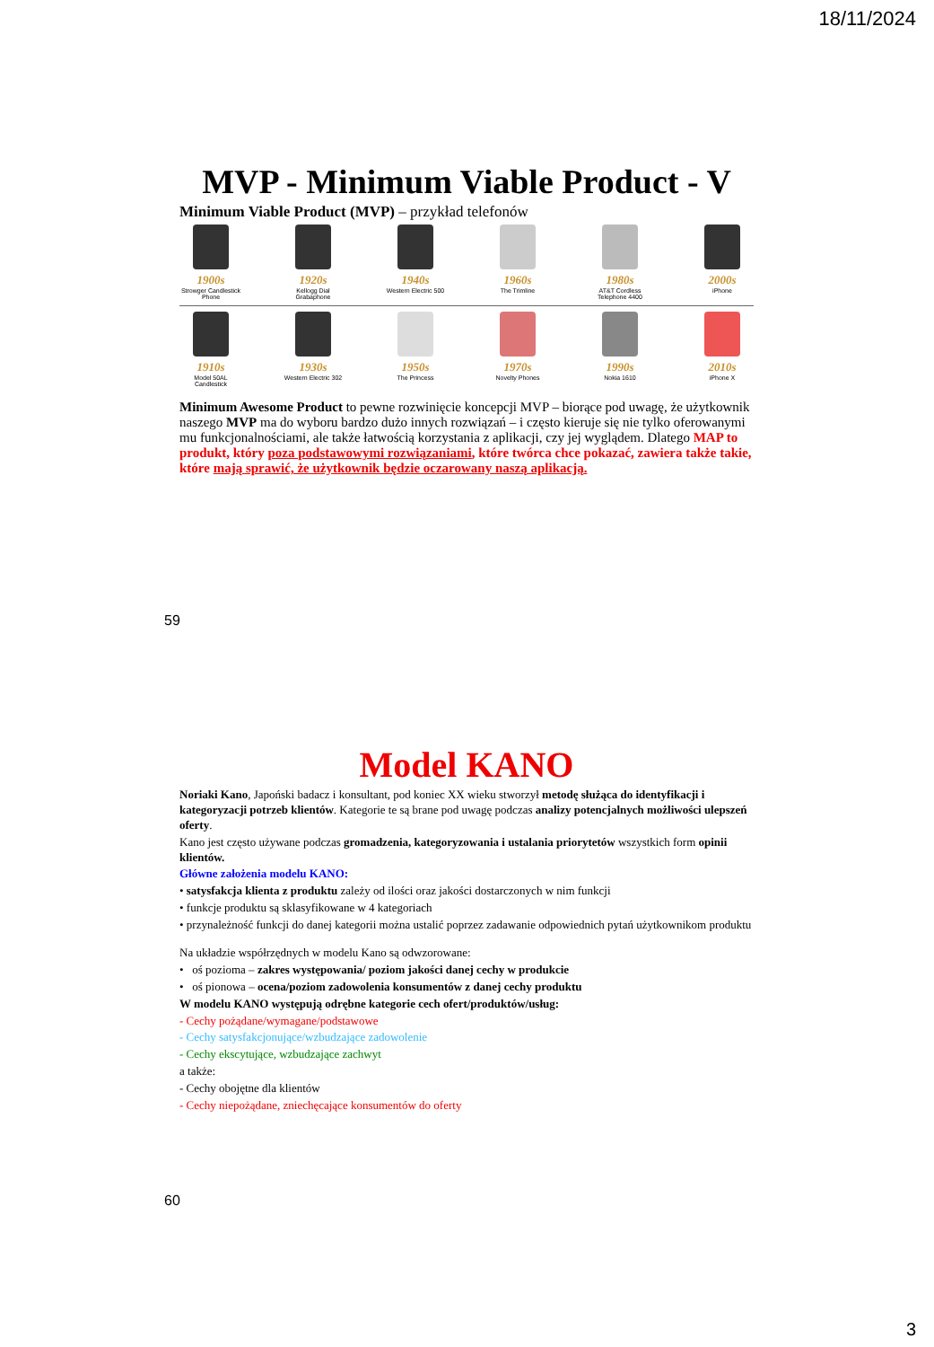18/11/2024
MVP - Minimum Viable Product - V
Minimum Viable Product (MVP) – przykład telefonów
1900s
Strowger Candlestick Phone
1920s
Kellogg Dial Grabaphone
1940s
Western Electric 500
1960s
The Trimline
1980s
AT&T Cordless Telephone 4400
2000s
iPhone
1910s
Model 50AL Candlestick
1930s
Western Electric 302
1950s
The Princess
1970s
Novelty Phones
1990s
Nokia 1610
2010s
iPhone X
Minimum Awesome Product to pewne rozwinięcie koncepcji MVP – biorące pod uwagę, że użytkownik naszego MVP ma do wyboru bardzo dużo innych rozwiązań – i często kieruje się nie tylko oferowanymi mu funkcjonalnościami, ale także łatwością korzystania z aplikacji, czy jej wyglądem. Dlatego MAP to produkt, który poza podstawowymi rozwiązaniami, które twórca chce pokazać, zawiera także takie, które mają sprawić, że użytkownik będzie oczarowany naszą aplikacją.
59
Model KANO
Noriaki Kano, Japoński badacz i konsultant, pod koniec XX wieku stworzył metodę służąca do identyfikacji i kategoryzacji potrzeb klientów. Kategorie te są brane pod uwagę podczas analizy potencjalnych możliwości ulepszeń oferty.
Kano jest często używane podczas gromadzenia, kategoryzowania i ustalania priorytetów wszystkich form opinii klientów.
Główne założenia modelu KANO:
• satysfakcja klienta z produktu zależy od ilości oraz jakości dostarczonych w nim funkcji
• funkcje produktu są sklasyfikowane w 4 kategoriach
• przynależność funkcji do danej kategorii można ustalić poprzez zadawanie odpowiednich pytań użytkownikom produktu
Na układzie współrzędnych w modelu Kano są odwzorowane:
• oś pozioma – zakres występowania/ poziom jakości danej cechy w produkcie
• oś pionowa – ocena/poziom zadowolenia konsumentów z danej cechy produktu
W modelu KANO występują odrębne kategorie cech ofert/produktów/usług:
- Cechy pożądane/wymagane/podstawowe
- Cechy satysfakcjonujące/wzbudzające zadowolenie
- Cechy ekscytujące, wzbudzające zachwyt
a także:
- Cechy obojętne dla klientów
- Cechy niepożądane, zniechęcające konsumentów do oferty
60
3